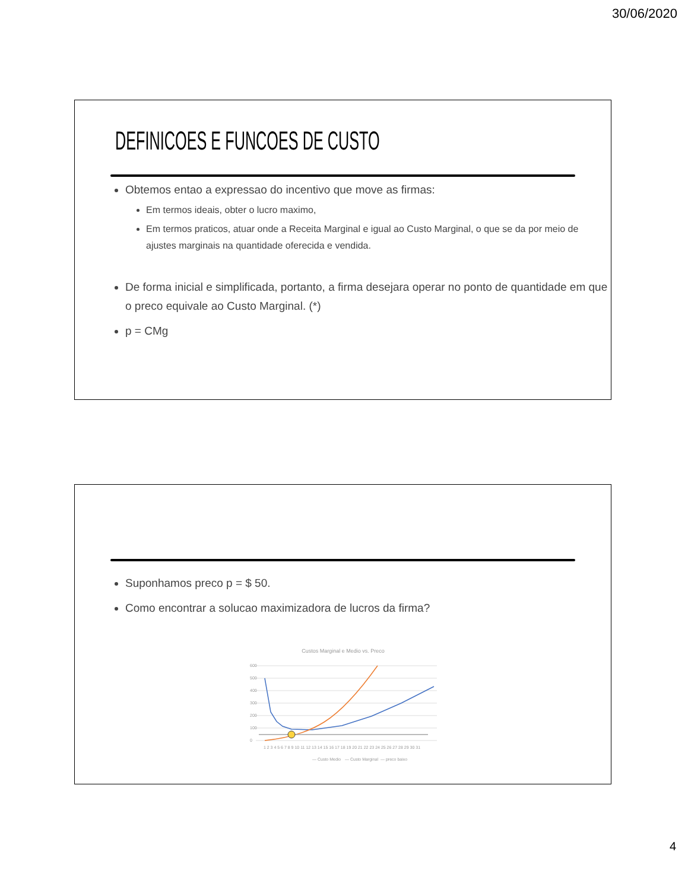30/06/2020
DEFINICOES E FUNCOES DE CUSTO
Obtemos entao a expressao do incentivo que move as firmas:
Em termos ideais, obter o lucro maximo,
Em termos praticos, atuar onde a Receita Marginal e igual ao Custo Marginal, o que se da por meio de ajustes marginais na quantidade oferecida e vendida.
De forma inicial e simplificada, portanto, a firma desejara operar no ponto de quantidade em que o preco equivale ao Custo Marginal. (*)
p = CMg
Suponhamos preco p = $ 50.
Como encontrar a solucao maximizadora de lucros da firma?
Custos Marginal e Medio vs. Preco
600
500
400
300
200
100
0
1 2 3 4 5 6 7 8 9 10 11 12 13 14 15 16 17 18 19 20 21 22 23 24 25 26 27 28 29 30 31
— Custo Medio
— Custo Marginal
— preco baixo
4